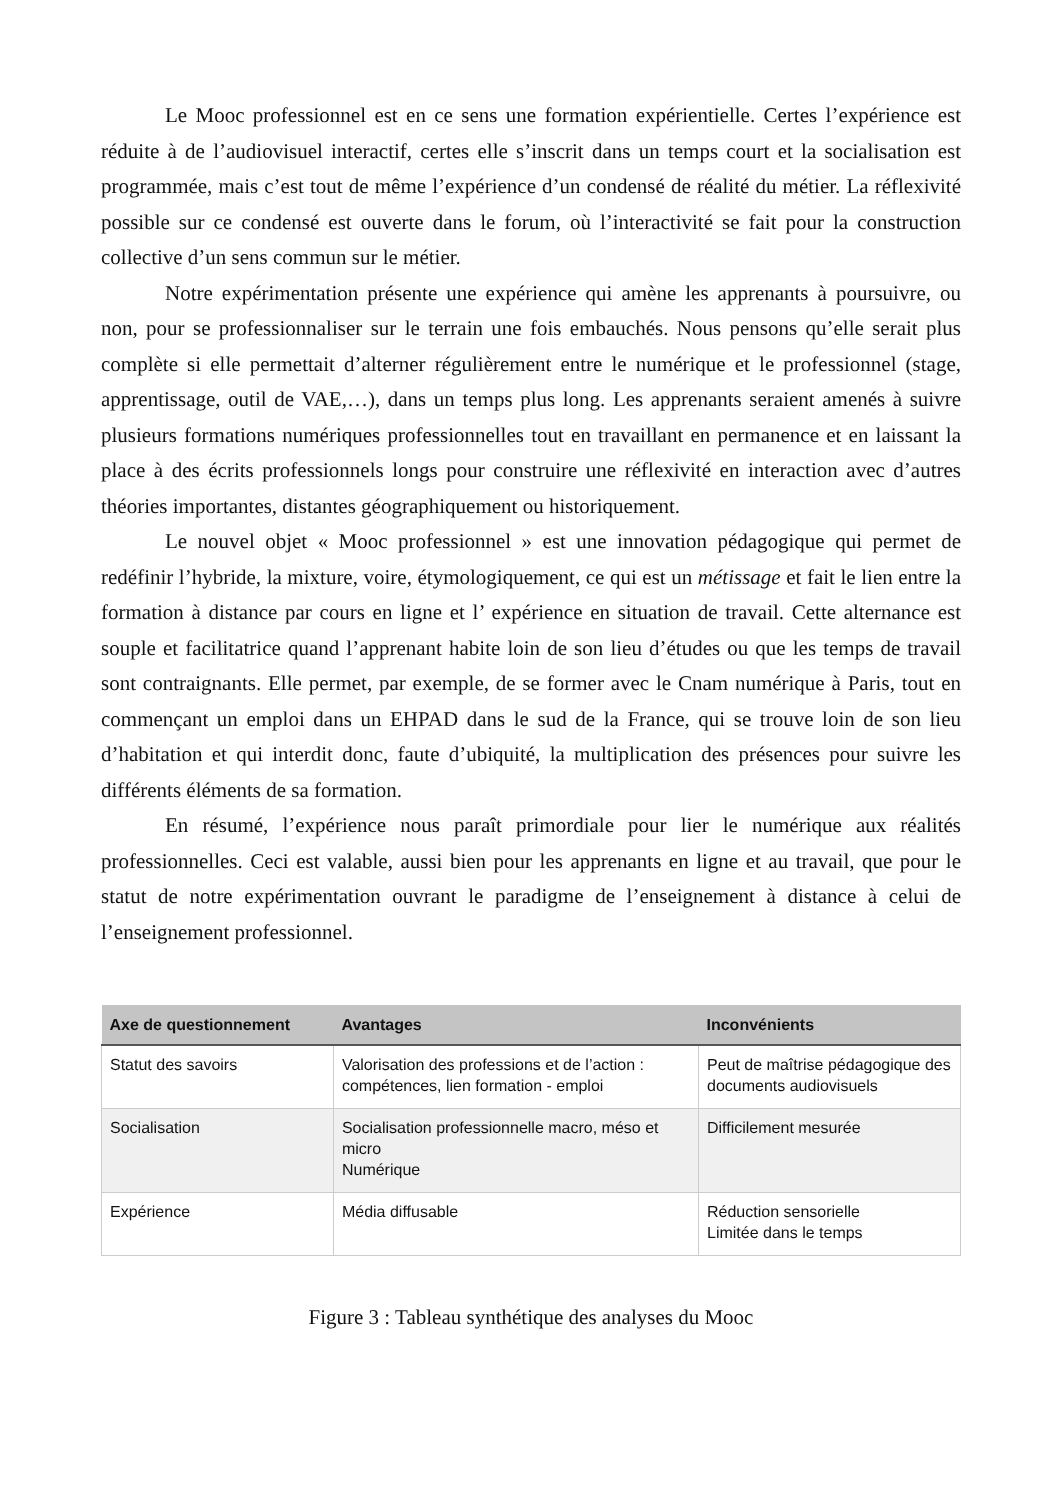Le Mooc professionnel est en ce sens une formation expérientielle. Certes l’expérience est réduite à de l’audiovisuel interactif, certes elle s’inscrit dans un temps court et la socialisation est programmée, mais c’est tout de même l’expérience d’un condensé de réalité du métier. La réflexivité possible sur ce condensé est ouverte dans le forum, où l’interactivité se fait pour la construction collective d’un sens commun sur le métier.
Notre expérimentation présente une expérience qui amène les apprenants à poursuivre, ou non, pour se professionnaliser sur le terrain une fois embauchés. Nous pensons qu’elle serait plus complète si elle permettait d’alterner régulièrement entre le numérique et le professionnel (stage, apprentissage, outil de VAE,…), dans un temps plus long. Les apprenants seraient amenés à suivre plusieurs formations numériques professionnelles tout en travaillant en permanence et en laissant la place à des écrits professionnels longs pour construire une réflexivité en interaction avec d’autres théories importantes, distantes géographiquement ou historiquement.
Le nouvel objet « Mooc professionnel » est une innovation pédagogique qui permet de redéfinir l’hybride, la mixture, voire, étymologiquement, ce qui est un métissage et fait le lien entre la formation à distance par cours en ligne et l’ expérience en situation de travail. Cette alternance est souple et facilitatrice quand l’apprenant habite loin de son lieu d’études ou que les temps de travail sont contraignants. Elle permet, par exemple, de se former avec le Cnam numérique à Paris, tout en commençant un emploi dans un EHPAD dans le sud de la France, qui se trouve loin de son lieu d’habitation et qui interdit donc, faute d’ubiquité, la multiplication des présences pour suivre les différents éléments de sa formation.
En résumé, l’expérience nous paraît primordiale pour lier le numérique aux réalités professionnelles. Ceci est valable, aussi bien pour les apprenants en ligne et au travail, que pour le statut de notre expérimentation ouvrant le paradigme de l’enseignement à distance à celui de l’enseignement professionnel.
| Axe de questionnement | Avantages | Inconvénients |
| --- | --- | --- |
| Statut des savoirs | Valorisation des professions et de l’action : compétences, lien formation - emploi | Peut de maîtrise pédagogique des documents audiovisuels |
| Socialisation | Socialisation professionnelle macro, méso et micro Numérique | Difficilement mesurée |
| Expérience | Média diffusable | Réduction sensorielle Limitée dans le temps |
Figure 3 : Tableau synthétique des analyses du Mooc